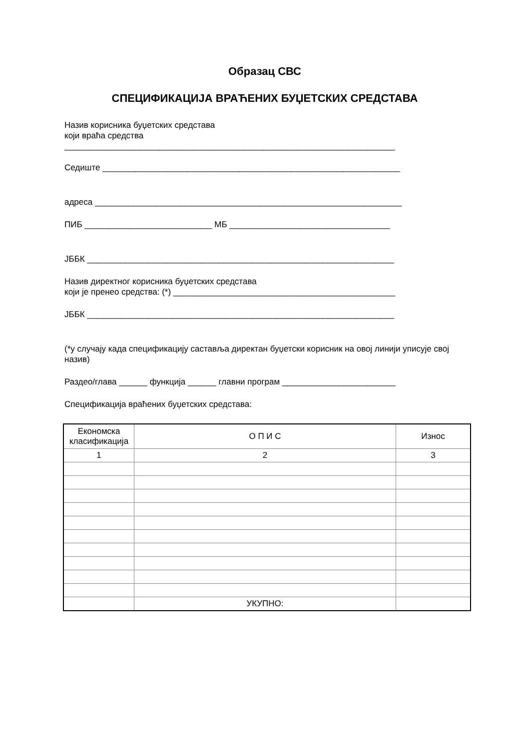Образац СВС
СПЕЦИФИКАЦИЈА ВРАЋЕНИХ БУЏЕТСКИХ СРЕДСТАВА
Назив корисника буџетских средстава
који враћа средства
______________________________________________________________________
Седиште _______________________________________________________________
адреса _________________________________________________________________
ПИБ ___________________________ МБ __________________________________
ЈББК _________________________________________________________________
Назив директног корисника буџетских средстава
који је пренео средства: (*) _______________________________________________
ЈББК _________________________________________________________________
(*у случају када спецификацију саставља директан буџетски корисник на овој линији уписује свој назив)
Раздео/глава ______ функција ______ главни програм ________________________
Спецификација враћених буџетских средстава:
| Економска класификација | О П И С | Износ |
| 1 | 2 | 3 |
| | УКУПНО: | |